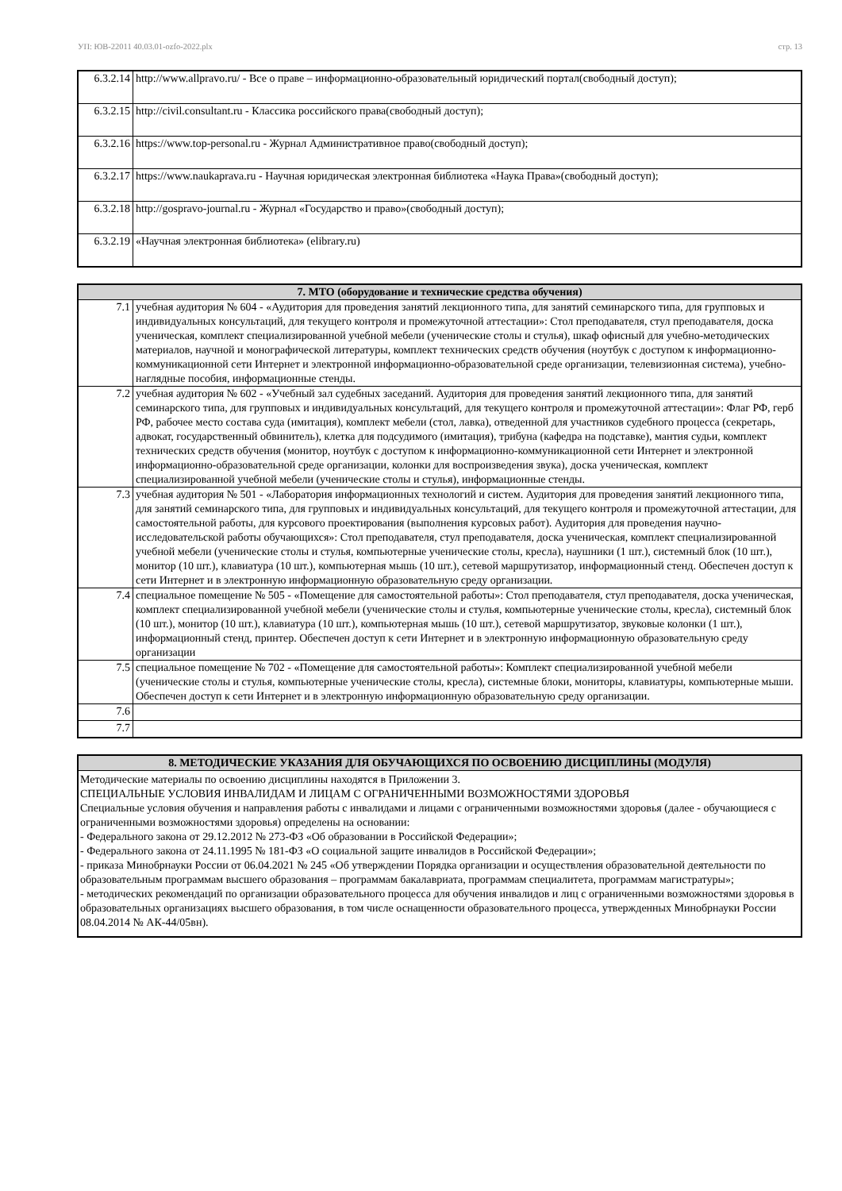УП: ЮВ-22011 40.03.01-ozfo-2022.plx стр. 13
| 6.3.2.14 | http://www.allpravo.ru/ - Все о праве – информационно-образовательный юридический портал(свободный доступ); |
| 6.3.2.15 | http://civil.consultant.ru - Классика российского права(свободный доступ); |
| 6.3.2.16 | https://www.top-personal.ru - Журнал Административное право(свободный доступ); |
| 6.3.2.17 | https://www.naukaprava.ru - Научная юридическая электронная библиотека «Наука Права»(свободный доступ); |
| 6.3.2.18 | http://gospravo-journal.ru - Журнал «Государство и право»(свободный доступ); |
| 6.3.2.19 | «Научная электронная библиотека» (elibrary.ru) |
| 7. МТО (оборудование и технические средства обучения) | |
| --- | --- |
| 7.1 | учебная аудитория № 604 - «Аудитория для проведения занятий лекционного типа, для занятий семинарского типа, для групповых и индивидуальных консультаций, для текущего контроля и промежуточной аттестации»: Стол преподавателя, стул преподавателя, доска ученическая, комплект специализированной учебной мебели (ученические столы и стулья), шкаф офисный для учебно-методических материалов, научной и монографической литературы, комплект технических средств обучения (ноутбук с доступом к информационно-коммуникационной сети Интернет и электронной информационно-образовательной среде организации, телевизионная система), учебно-наглядные пособия, информационные стенды. |
| 7.2 | учебная аудитория № 602 - «Учебный зал судебных заседаний. Аудитория для проведения занятий лекционного типа, для занятий семинарского типа, для групповых и индивидуальных консультаций, для текущего контроля и промежуточной аттестации»: Флаг РФ, герб РФ, рабочее место состава суда (имитация), комплект мебели (стол, лавка), отведенной для участников судебного процесса (секретарь, адвокат, государственный обвинитель), клетка для подсудимого (имитация), трибуна (кафедра на подставке), мантия судьи, комплект технических средств обучения (монитор, ноутбук с доступом к информационно-коммуникационной сети Интернет и электронной информационно-образовательной среде организации, колонки для воспроизведения звука), доска ученическая, комплект специализированной учебной мебели (ученические столы и стулья), информационные стенды. |
| 7.3 | учебная аудитория № 501 - «Лаборатория информационных технологий и систем. Аудитория для проведения занятий лекционного типа, для занятий семинарского типа, для групповых и индивидуальных консультаций, для текущего контроля и промежуточной аттестации, для самостоятельной работы, для курсового проектирования (выполнения курсовых работ). Аудитория для проведения научно-исследовательской работы обучающихся»: Стол преподавателя, стул преподавателя, доска ученическая, комплект специализированной учебной мебели (ученические столы и стулья, компьютерные ученические столы, кресла), наушники (1 шт.), системный блок (10 шт.), монитор (10 шт.), клавиатура (10 шт.), компьютерная мышь (10 шт.), сетевой маршрутизатор, информационный стенд. Обеспечен доступ к сети Интернет и в электронную информационную образовательную среду организации. |
| 7.4 | специальное помещение № 505 - «Помещение для самостоятельной работы»: Стол преподавателя, стул преподавателя, доска ученическая, комплект специализированной учебной мебели (ученические столы и стулья, компьютерные ученические столы, кресла), системный блок (10 шт.), монитор (10 шт.), клавиатура (10 шт.), компьютерная мышь (10 шт.), сетевой маршрутизатор, звуковые колонки (1 шт.), информационный стенд, принтер. Обеспечен доступ к сети Интернет и в электронную информационную образовательную среду организации |
| 7.5 | специальное помещение № 702 - «Помещение для самостоятельной работы»: Комплект специализированной учебной мебели (ученические столы и стулья, компьютерные ученические столы, кресла), системные блоки, мониторы, клавиатуры, компьютерные мыши. Обеспечен доступ к сети Интернет и в электронную информационную образовательную среду организации. |
| 7.6 | |
| 7.7 | |
| 8. МЕТОДИЧЕСКИЕ УКАЗАНИЯ ДЛЯ ОБУЧАЮЩИХСЯ ПО ОСВОЕНИЮ ДИСЦИПЛИНЫ (МОДУЛЯ) |
| --- |
| Методические материалы по освоению дисциплины находятся в Приложении 3. СПЕЦИАЛЬНЫЕ УСЛОВИЯ ИНВАЛИДАМ И ЛИЦАМ С ОГРАНИЧЕННЫМИ ВОЗМОЖНОСТЯМИ ЗДОРОВЬЯ Специальные условия обучения и направления работы с инвалидами и лицами с ограниченными возможностями здоровья (далее - обучающиеся с ограниченными возможностями здоровья) определены на основании: - Федерального закона от 29.12.2012 № 273-ФЗ «Об образовании в Российской Федерации»; - Федерального закона от 24.11.1995 № 181-ФЗ «О социальной защите инвалидов в Российской Федерации»; - приказа Минобрнауки России от 06.04.2021 № 245 «Об утверждении Порядка организации и осуществления образовательной деятельности по образовательным программам высшего образования – программам бакалавриата, программам специалитета, программам магистратуры»; - методических рекомендаций по организации образовательного процесса для обучения инвалидов и лиц с ограниченными возможностями здоровья в образовательных организациях высшего образования, в том числе оснащенности образовательного процесса, утвержденных Минобрнауки России 08.04.2014 № АК-44/05вн). |